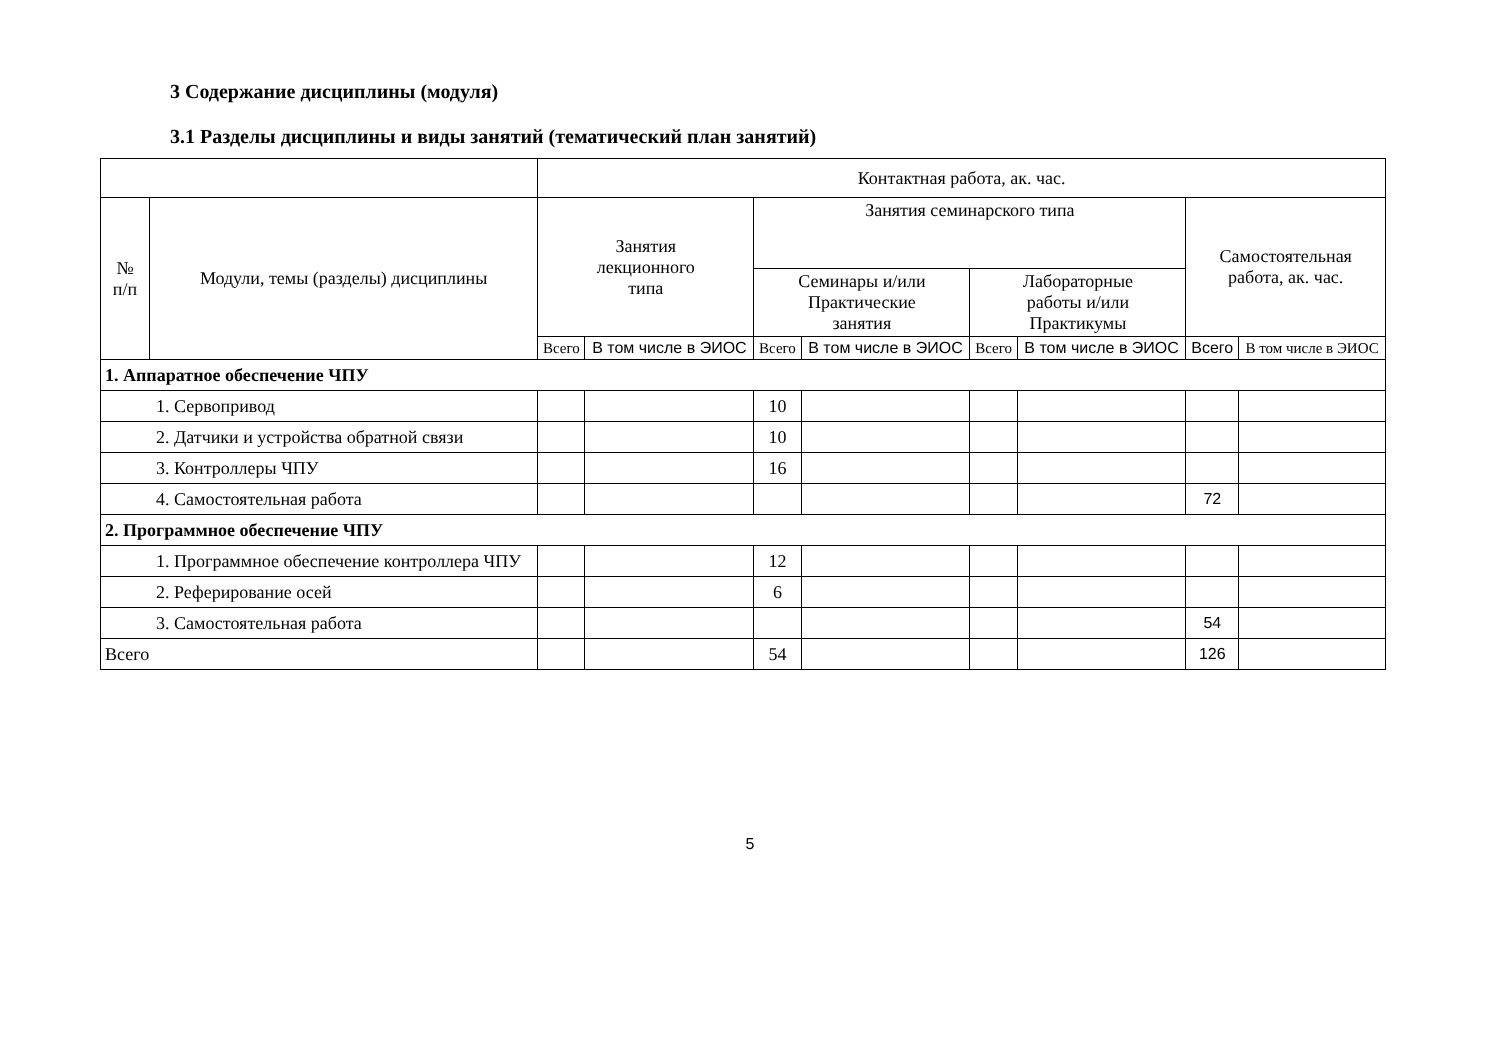3 Содержание дисциплины (модуля)
3.1 Разделы дисциплины и виды занятий (тематический план занятий)
| | | Контактная работа, ак. час. | | | | | | | |
| --- | --- | --- | --- | --- | --- | --- | --- | --- | --- |
| № п/п | Модули, темы (разделы) дисциплины | Занятия лекционного типа | | Занятия семинарского типа | | | | Самостоятельная работа, ак. час. | |
| | | | | Семинары и/или Практические занятия | | Лабораторные работы и/или Практикумы | | | |
| | | Всего | В том числе в ЭИОС | Всего | В том числе в ЭИОС | Всего | В том числе в ЭИОС | Всего | В том числе в ЭИОС |
| 1. Аппаратное обеспечение ЧПУ | | | | | | | | | |
| 1. Сервопривод | | | | 10 | | | | | |
| 2. Датчики и устройства обратной связи | | | | 10 | | | | | |
| 3. Контроллеры ЧПУ | | | | 16 | | | | | |
| 4. Самостоятельная работа | | | | | | | | 72 | |
| 2. Программное обеспечение ЧПУ | | | | | | | | | |
| 1. Программное обеспечение контроллера ЧПУ | | | | 12 | | | | | |
| 2. Реферирование осей | | | | 6 | | | | | |
| 3. Самостоятельная работа | | | | | | | | 54 | |
| Всего | | | | 54 | | | | 126 | |
5